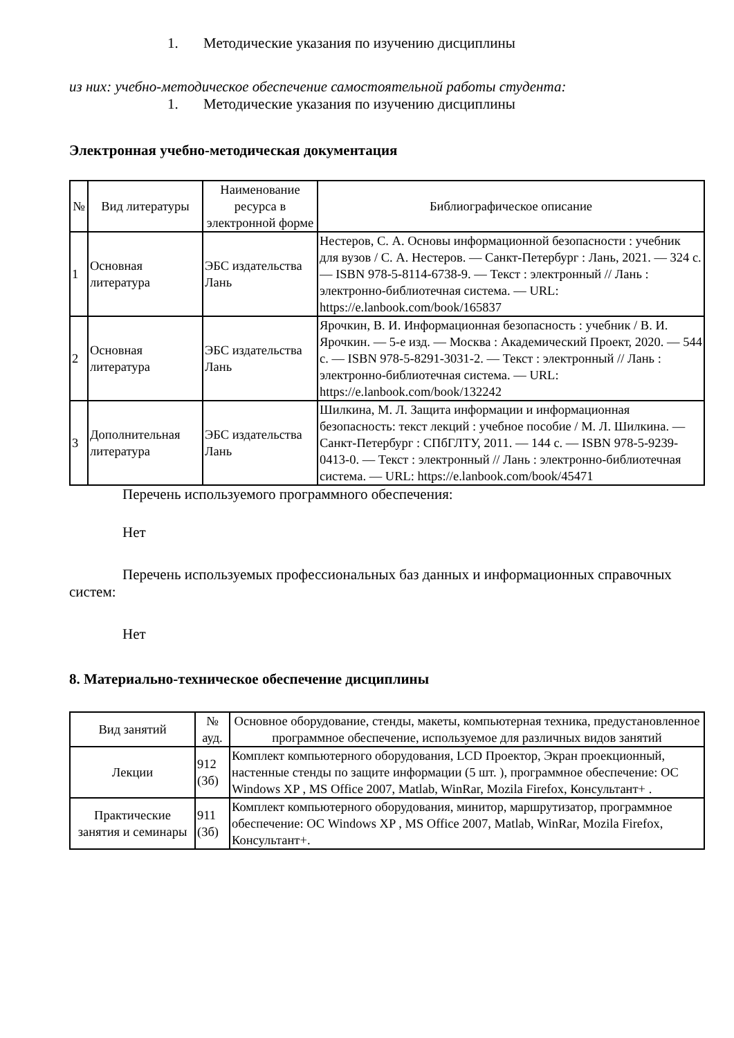1. Методические указания по изучению дисциплины
из них: учебно-методическое обеспечение самостоятельной работы студента:
1. Методические указания по изучению дисциплины
Электронная учебно-методическая документация
| № | Вид литературы | Наименование ресурса в электронной форме | Библиографическое описание |
| --- | --- | --- | --- |
| 1 | Основная литература | ЭБС издательства Лань | Нестеров, С. А. Основы информационной безопасности : учебник для вузов / С. А. Нестеров. — Санкт-Петербург : Лань, 2021. — 324 с. — ISBN 978-5-8114-6738-9. — Текст : электронный // Лань : электронно-библиотечная система. — URL: https://e.lanbook.com/book/165837 |
| 2 | Основная литература | ЭБС издательства Лань | Ярочкин, В. И. Информационная безопасность : учебник / В. И. Ярочкин. — 5-е изд. — Москва : Академический Проект, 2020. — 544 с. — ISBN 978-5-8291-3031-2. — Текст : электронный // Лань : электронно-библиотечная система. — URL: https://e.lanbook.com/book/132242 |
| 3 | Дополнительная литература | ЭБС издательства Лань | Шилкина, М. Л. Защита информации и информационная безопасность: текст лекций : учебное пособие / М. Л. Шилкина. — Санкт-Петербург : СПбГЛТУ, 2011. — 144 с. — ISBN 978-5-9239-0413-0. — Текст : электронный // Лань : электронно-библиотечная система. — URL: https://e.lanbook.com/book/45471 |
Перечень используемого программного обеспечения:
Нет
Перечень используемых профессиональных баз данных и информационных справочных систем:
Нет
8. Материально-техническое обеспечение дисциплины
| Вид занятий | № ауд. | Основное оборудование, стенды, макеты, компьютерная техника, предустановленное программное обеспечение, используемое для различных видов занятий |
| --- | --- | --- |
| Лекции | 912 (3б) | Комплект компьютерного оборудования, LCD Проектор, Экран проекционный, настенные стенды по защите информации (5 шт. ), программное обеспечение: ОС Windows XP , MS Office 2007, Matlab, WinRar, Mozila Firefox, Консультант+ . |
| Практические занятия и семинары | 911 (3б) | Комплект компьютерного оборудования, минитор, маршрутизатор, программное обеспечение: ОС Windows XP , MS Office 2007, Matlab, WinRar, Mozila Firefox, Консультант+. |